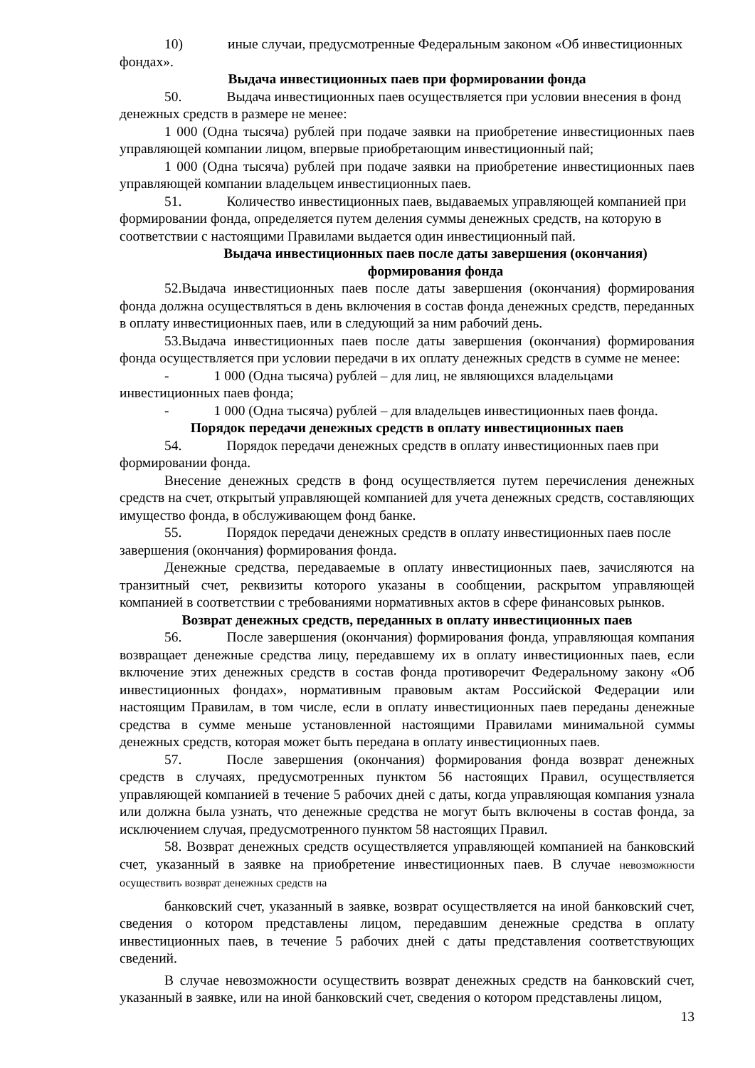10) иные случаи, предусмотренные Федеральным законом «Об инвестиционных фондах».
Выдача инвестиционных паев при формировании фонда
50. Выдача инвестиционных паев осуществляется при условии внесения в фонд денежных средств в размере не менее:
1 000 (Одна тысяча) рублей при подаче заявки на приобретение инвестиционных паев управляющей компании лицом, впервые приобретающим инвестиционный пай;
1 000 (Одна тысяча) рублей при подаче заявки на приобретение инвестиционных паев управляющей компании владельцем инвестиционных паев.
51. Количество инвестиционных паев, выдаваемых управляющей компанией при формировании фонда, определяется путем деления суммы денежных средств, на которую в соответствии с настоящими Правилами выдается один инвестиционный пай.
Выдача инвестиционных паев после даты завершения (окончания)
формирования фонда
52.Выдача инвестиционных паев после даты завершения (окончания) формирования фонда должна осуществляться в день включения в состав фонда денежных средств, переданных в оплату инвестиционных паев, или в следующий за ним рабочий день.
53.Выдача инвестиционных паев после даты завершения (окончания) формирования фонда осуществляется при условии передачи в их оплату денежных средств в сумме не менее:
- 1 000 (Одна тысяча) рублей – для лиц, не являющихся владельцами инвестиционных паев фонда;
- 1 000 (Одна тысяча) рублей – для владельцев инвестиционных паев фонда.
Порядок передачи денежных средств в оплату инвестиционных паев
54. Порядок передачи денежных средств в оплату инвестиционных паев при формировании фонда.
Внесение денежных средств в фонд осуществляется путем перечисления денежных средств на счет, открытый управляющей компанией для учета денежных средств, составляющих имущество фонда, в обслуживающем фонд банке.
55. Порядок передачи денежных средств в оплату инвестиционных паев после завершения (окончания) формирования фонда.
Денежные средства, передаваемые в оплату инвестиционных паев, зачисляются на транзитный счет, реквизиты которого указаны в сообщении, раскрытом управляющей компанией в соответствии с требованиями нормативных актов в сфере финансовых рынков.
Возврат денежных средств, переданных в оплату инвестиционных паев
56. После завершения (окончания) формирования фонда, управляющая компания возвращает денежные средства лицу, передавшему их в оплату инвестиционных паев, если включение этих денежных средств в состав фонда противоречит Федеральному закону «Об инвестиционных фондах», нормативным правовым актам Российской Федерации или настоящим Правилам, в том числе, если в оплату инвестиционных паев переданы денежные средства в сумме меньше установленной настоящими Правилами минимальной суммы денежных средств, которая может быть передана в оплату инвестиционных паев.
57. После завершения (окончания) формирования фонда возврат денежных средств в случаях, предусмотренных пунктом 56 настоящих Правил, осуществляется управляющей компанией в течение 5 рабочих дней с даты, когда управляющая компания узнала или должна была узнать, что денежные средства не могут быть включены в состав фонда, за исключением случая, предусмотренного пунктом 58 настоящих Правил.
58. Возврат денежных средств осуществляется управляющей компанией на банковский счет, указанный в заявке на приобретение инвестиционных паев. В случае невозможности осуществить возврат денежных средств на
банковский счет, указанный в заявке, возврат осуществляется на иной банковский счет, сведения о котором представлены лицом, передавшим денежные средства в оплату инвестиционных паев, в течение 5 рабочих дней с даты представления соответствующих сведений.
В случае невозможности осуществить возврат денежных средств на банковский счет, указанный в заявке, или на иной банковский счет, сведения о котором представлены лицом,
13